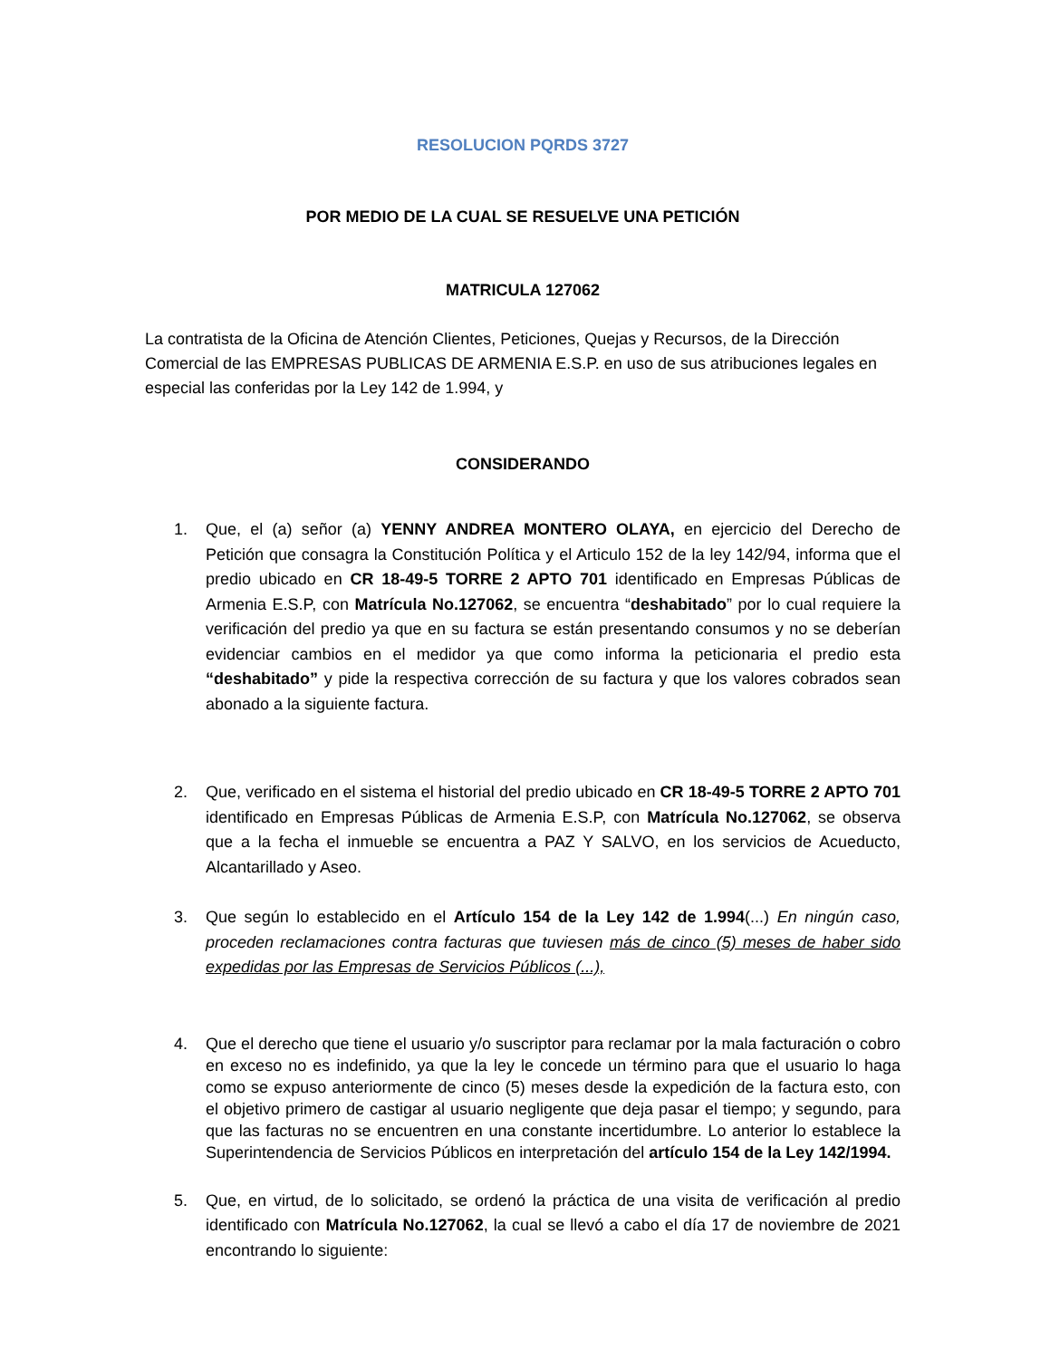RESOLUCION PQRDS 3727
POR MEDIO DE LA CUAL SE RESUELVE UNA PETICIÓN
MATRICULA 127062
La contratista de la Oficina de Atención Clientes, Peticiones, Quejas y Recursos, de la Dirección Comercial de las EMPRESAS PUBLICAS DE ARMENIA E.S.P. en uso de sus atribuciones legales en especial las conferidas por la Ley 142 de 1.994, y
CONSIDERANDO
1. Que, el (a) señor (a) YENNY ANDREA MONTERO OLAYA, en ejercicio del Derecho de Petición que consagra la Constitución Política y el Articulo 152 de la ley 142/94, informa que el predio ubicado en CR 18-49-5 TORRE 2 APTO 701 identificado en Empresas Públicas de Armenia E.S.P, con Matrícula No.127062, se encuentra “deshabitado” por lo cual requiere la verificación del predio ya que en su factura se están presentando consumos y no se deberían evidenciar cambios en el medidor ya que como informa la peticionaria el predio esta “deshabitado” y pide la respectiva corrección de su factura y que los valores cobrados sean abonado a la siguiente factura.
2. Que, verificado en el sistema el historial del predio ubicado en CR 18-49-5 TORRE 2 APTO 701 identificado en Empresas Públicas de Armenia E.S.P, con Matrícula No.127062, se observa que a la fecha el inmueble se encuentra a PAZ Y SALVO, en los servicios de Acueducto, Alcantarillado y Aseo.
3. Que según lo establecido en el Artículo 154 de la Ley 142 de 1.994(...) En ningún caso, proceden reclamaciones contra facturas que tuviesen más de cinco (5) meses de haber sido expedidas por las Empresas de Servicios Públicos (...),
4. Que el derecho que tiene el usuario y/o suscriptor para reclamar por la mala facturación o cobro en exceso no es indefinido, ya que la ley le concede un término para que el usuario lo haga como se expuso anteriormente de cinco (5) meses desde la expedición de la factura esto, con el objetivo primero de castigar al usuario negligente que deja pasar el tiempo; y segundo, para que las facturas no se encuentren en una constante incertidumbre. Lo anterior lo establece la Superintendencia de Servicios Públicos en interpretación del artículo 154 de la Ley 142/1994.
5. Que, en virtud, de lo solicitado, se ordenó la práctica de una visita de verificación al predio identificado con Matrícula No.127062, la cual se llevó a cabo el día 17 de noviembre de 2021 encontrando lo siguiente: